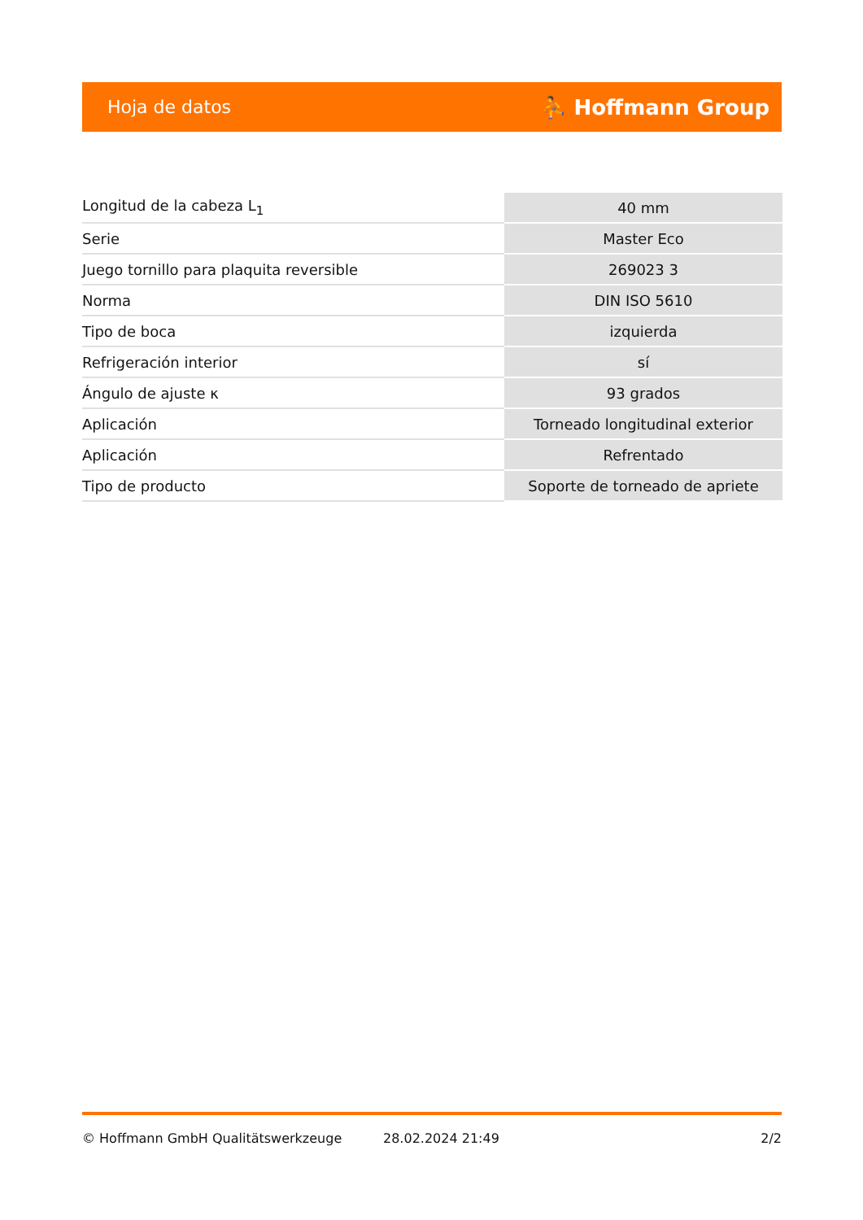Hoja de datos ⛹ Hoffmann Group
| Longitud de la cabeza L<sub>1</sub> | 40 mm |
| Serie | Master Eco |
| Juego tornillo para plaquita reversible | 269023 3 |
| Norma | DIN ISO 5610 |
| Tipo de boca | izquierda |
| Refrigeración interior | sí |
| Ángulo de ajuste κ | 93 grados |
| Aplicación | Torneado longitudinal exterior |
| Aplicación | Refrentado |
| Tipo de producto | Soporte de torneado de apriete |
© Hoffmann GmbH Qualitätswerkzeuge 28.02.2024 21:49 2/2